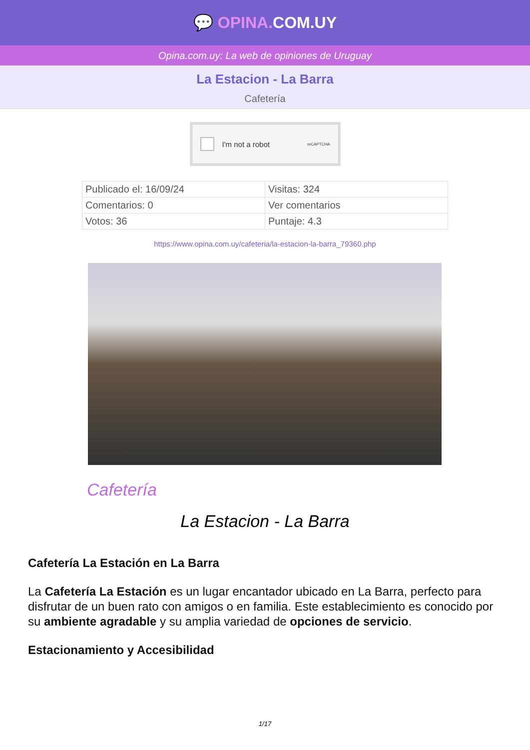💬 OPINA. COM.UY
Opina.com.uy: La web de opiniones de Uruguay
La Estacion - La Barra
Cafetería
I'm not a robot reCAPTCHA
| Publicado el: 16/09/24 | Visitas: 324 |
| Comentarios: 0 | Ver comentarios |
| Votos: 36 | Puntaje: 4.3 |
https://www.opina.com.uy/cafeteria/la-estacion-la-barra_79360.php
Cafetería
La Estacion - La Barra
Cafetería La Estación en La Barra
La Cafetería La Estación es un lugar encantador ubicado en La Barra, perfecto para disfrutar de un buen rato con amigos o en familia. Este establecimiento es conocido por su ambiente agradable y su amplia variedad de opciones de servicio.
Estacionamiento y Accesibilidad
1/17